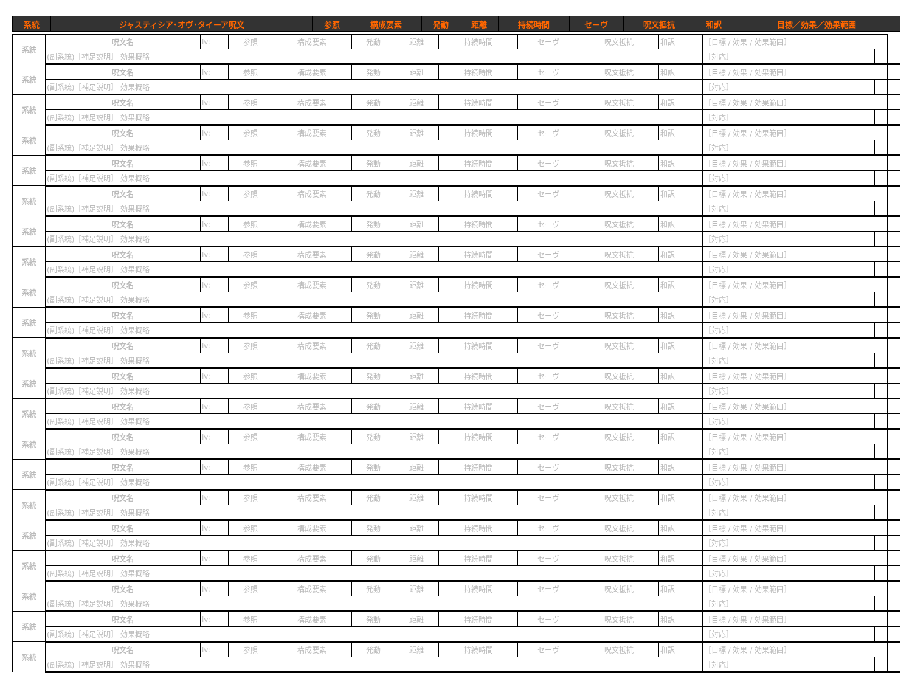| 系統 | ジャスティシア･オヴ･タイーア呪文 | 参照 | 構成要素 | 発動 | 距離 | 持続時間 | セーヴ | 呪文抵抗 | 和訳 | 目標／効果／効果範囲 |
| --- | --- | --- | --- | --- | --- | --- | --- | --- | --- | --- |
| 系統 | 呪文名 | lv: | 参照 | 構成要素 | 発動 | 距離 | 持続時間 | セーヴ | 呪文抵抗 | 和訳 | ［目標 / 効果 / 効果範囲］ | | | | |
| | (副系統)［補足説明］ 効果概略 | | | | | | | | | | | ［対応］ | | | |
| 系統 | 呪文名 | lv: | 参照 | 構成要素 | 発動 | 距離 | 持続時間 | セーヴ | 呪文抵抗 | 和訳 | ［目標 / 効果 / 効果範囲］ | | | | |
| | (副系統)［補足説明］ 効果概略 | | | | | | | | | | | ［対応］ | | | |
| 系統 | 呪文名 | lv: | 参照 | 構成要素 | 発動 | 距離 | 持続時間 | セーヴ | 呪文抵抗 | 和訳 | ［目標 / 効果 / 効果範囲］ | | | | |
| | (副系統)［補足説明］ 効果概略 | | | | | | | | | | | ［対応］ | | | |
| 系統 | 呪文名 | lv: | 参照 | 構成要素 | 発動 | 距離 | 持続時間 | セーヴ | 呪文抵抗 | 和訳 | ［目標 / 効果 / 効果範囲］ | | | | |
| | (副系統)［補足説明］ 効果概略 | | | | | | | | | | | ［対応］ | | | |
| 系統 | 呪文名 | lv: | 参照 | 構成要素 | 発動 | 距離 | 持続時間 | セーヴ | 呪文抵抗 | 和訳 | ［目標 / 効果 / 効果範囲］ | | | | |
| | (副系統)［補足説明］ 効果概略 | | | | | | | | | | | ［対応］ | | | |
| 系統 | 呪文名 | lv: | 参照 | 構成要素 | 発動 | 距離 | 持続時間 | セーヴ | 呪文抵抗 | 和訳 | ［目標 / 効果 / 効果範囲］ | | | | |
| | (副系統)［補足説明］ 効果概略 | | | | | | | | | | | ［対応］ | | | |
| 系統 | 呪文名 | lv: | 参照 | 構成要素 | 発動 | 距離 | 持続時間 | セーヴ | 呪文抵抗 | 和訳 | ［目標 / 効果 / 効果範囲］ | | | | |
| | (副系統)［補足説明］ 効果概略 | | | | | | | | | | | ［対応］ | | | |
| 系統 | 呪文名 | lv: | 参照 | 構成要素 | 発動 | 距離 | 持続時間 | セーヴ | 呪文抵抗 | 和訳 | ［目標 / 効果 / 効果範囲］ | | | | |
| | (副系統)［補足説明］ 効果概略 | | | | | | | | | | | ［対応］ | | | |
| 系統 | 呪文名 | lv: | 参照 | 構成要素 | 発動 | 距離 | 持続時間 | セーヴ | 呪文抵抗 | 和訳 | ［目標 / 効果 / 効果範囲］ | | | | |
| | (副系統)［補足説明］ 効果概略 | | | | | | | | | | | ［対応］ | | | |
| 系統 | 呪文名 | lv: | 参照 | 構成要素 | 発動 | 距離 | 持続時間 | セーヴ | 呪文抵抗 | 和訳 | ［目標 / 効果 / 効果範囲］ | | | | |
| | (副系統)［補足説明］ 効果概略 | | | | | | | | | | | ［対応］ | | | |
| 系統 | 呪文名 | lv: | 参照 | 構成要素 | 発動 | 距離 | 持続時間 | セーヴ | 呪文抵抗 | 和訳 | ［目標 / 効果 / 効果範囲］ | | | | |
| | (副系統)［補足説明］ 効果概略 | | | | | | | | | | | ［対応］ | | | |
| 系統 | 呪文名 | lv: | 参照 | 構成要素 | 発動 | 距離 | 持続時間 | セーヴ | 呪文抵抗 | 和訳 | ［目標 / 効果 / 効果範囲］ | | | | |
| | (副系統)［補足説明］ 効果概略 | | | | | | | | | | | ［対応］ | | | |
| 系統 | 呪文名 | lv: | 参照 | 構成要素 | 発動 | 距離 | 持続時間 | セーヴ | 呪文抵抗 | 和訳 | ［目標 / 効果 / 効果範囲］ | | | | |
| | (副系統)［補足説明］ 効果概略 | | | | | | | | | | | ［対応］ | | | |
| 系統 | 呪文名 | lv: | 参照 | 構成要素 | 発動 | 距離 | 持続時間 | セーヴ | 呪文抵抗 | 和訳 | ［目標 / 効果 / 効果範囲］ | | | | |
| | (副系統)［補足説明］ 効果概略 | | | | | | | | | | | ［対応］ | | | |
| 系統 | 呪文名 | lv: | 参照 | 構成要素 | 発動 | 距離 | 持続時間 | セーヴ | 呪文抵抗 | 和訳 | ［目標 / 効果 / 効果範囲］ | | | | |
| | (副系統)［補足説明］ 効果概略 | | | | | | | | | | | ［対応］ | | | |
| 系統 | 呪文名 | lv: | 参照 | 構成要素 | 発動 | 距離 | 持続時間 | セーヴ | 呪文抵抗 | 和訳 | ［目標 / 効果 / 効果範囲］ | | | | |
| | (副系統)［補足説明］ 効果概略 | | | | | | | | | | | ［対応］ | | | |
| 系統 | 呪文名 | lv: | 参照 | 構成要素 | 発動 | 距離 | 持続時間 | セーヴ | 呪文抵抗 | 和訳 | ［目標 / 効果 / 効果範囲］ | | | | |
| | (副系統)［補足説明］ 効果概略 | | | | | | | | | | | ［対応］ | | | |
| 系統 | 呪文名 | lv: | 参照 | 構成要素 | 発動 | 距離 | 持続時間 | セーヴ | 呪文抵抗 | 和訳 | ［目標 / 効果 / 効果範囲］ | | | | |
| | (副系統)［補足説明］ 効果概略 | | | | | | | | | | | ［対応］ | | | |
| 系統 | 呪文名 | lv: | 参照 | 構成要素 | 発動 | 距離 | 持続時間 | セーヴ | 呪文抵抗 | 和訳 | ［目標 / 効果 / 効果範囲］ | | | | |
| | (副系統)［補足説明］ 効果概略 | | | | | | | | | | | ［対応］ | | | |
| 系統 | 呪文名 | lv: | 参照 | 構成要素 | 発動 | 距離 | 持続時間 | セーヴ | 呪文抵抗 | 和訳 | ［目標 / 効果 / 効果範囲］ | | | | |
| | (副系統)［補足説明］ 効果概略 | | | | | | | | | | | ［対応］ | | | |
| 系統 | 呪文名 | lv: | 参照 | 構成要素 | 発動 | 距離 | 持続時間 | セーヴ | 呪文抵抗 | 和訳 | ［目標 / 効果 / 効果範囲］ | | | | |
| | (副系統)［補足説明］ 効果概略 | | | | | | | | | | | ［対応］ | | | |